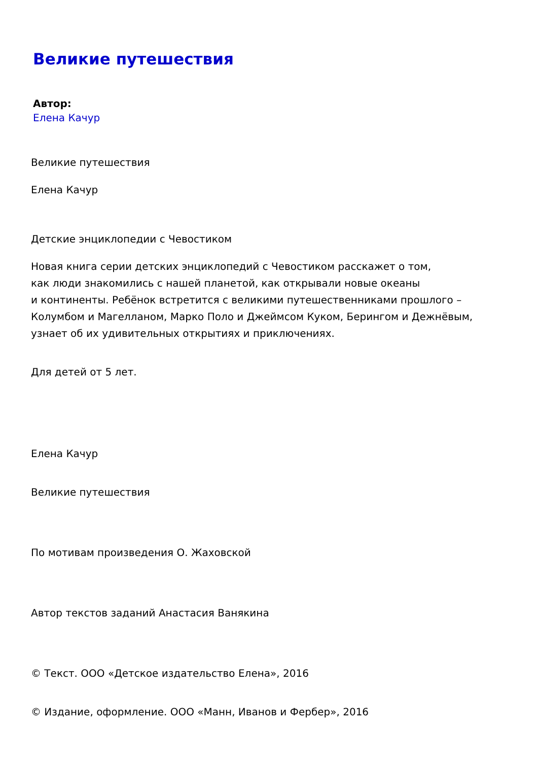Великие путешествия
Автор:
Елена Качур
Великие путешествия
Елена Качур
Детские энциклопедии с Чевостиком
Новая книга серии детских энциклопедий с Чевостиком расскажет о том,
как люди знакомились с нашей планетой, как открывали новые океаны
и континенты. Ребёнок встретится с великими путешественниками прошлого –
Колумбом и Магелланом, Марко Поло и Джеймсом Куком, Берингом и Дежнёвым,
узнает об их удивительных открытиях и приключениях.
Для детей от 5 лет.
Елена Качур
Великие путешествия
По мотивам произведения О. Жаховской
Автор текстов заданий Анастасия Ванякина
© Текст. ООО «Детское издательство Елена», 2016
© Издание, оформление. ООО «Манн, Иванов и Фербер», 2016